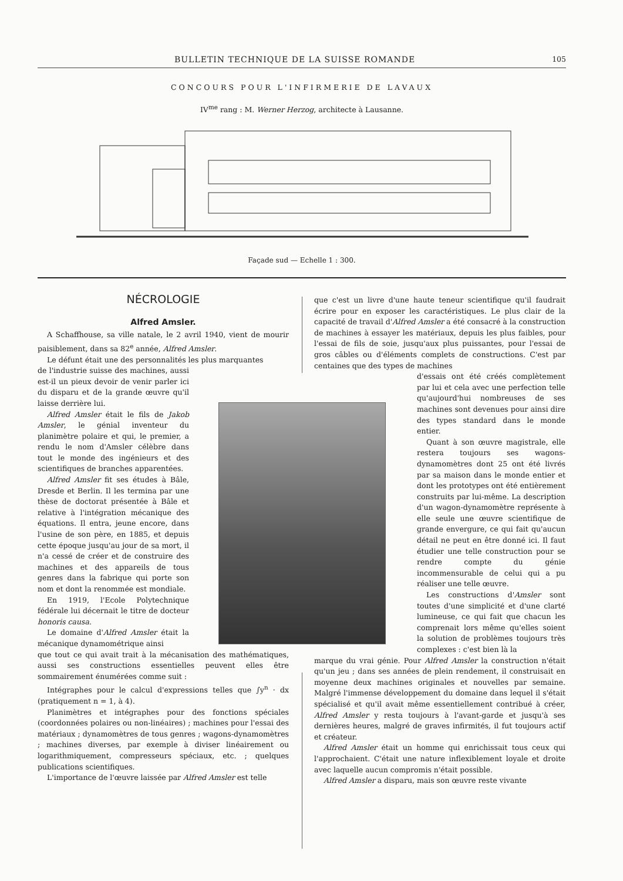BULLETIN TECHNIQUE DE LA SUISSE ROMANDE 105
CONCOURS POUR L'INFIRMERIE DE LAVAUX
IV<sup>me</sup> rang : M. Werner Herzog, architecte à Lausanne.
Façade sud — Echelle 1 : 300.
NÉCROLOGIE
Alfred Amsler.
A Schaffhouse, sa ville natale, le 2 avril 1940, vient de mourir paisiblement, dans sa 82<sup>e</sup> année, Alfred Amsler.
Le défunt était une des personnalités les plus marquantes
de l'industrie suisse des machines, aussi est-il un pieux devoir de venir parler ici du disparu et de la grande œuvre qu'il laisse derrière lui.
Alfred Amsler était le fils de Jakob Amsler, le génial inventeur du planimètre polaire et qui, le premier, a rendu le nom d'Amsler célèbre dans tout le monde des ingénieurs et des scientifiques de branches apparentées.
Alfred Amsler fit ses études à Bâle, Dresde et Berlin. Il les termina par une thèse de doctorat présentée à Bâle et relative à l'intégration mécanique des équations. Il entra, jeune encore, dans l'usine de son père, en 1885, et depuis cette époque jusqu'au jour de sa mort, il n'a cessé de créer et de construire des machines et des appareils de tous genres dans la fabrique qui porte son nom et dont la renommée est mondiale.
En 1919, l'Ecole Polytechnique fédérale lui décernait le titre de docteur honoris causa.
Le domaine d'Alfred Amsler était la mécanique dynamométrique ainsi
que tout ce qui avait trait à la mécanisation des mathématiques, aussi ses constructions essentielles peuvent elles être sommairement énumérées comme suit :
Intégraphes pour le calcul d'expressions telles que ∫y<sup>n</sup> · dx (pratiquement n = 1, à 4).
Planimètres et intégraphes pour des fonctions spéciales (coordonnées polaires ou non-linéaires) ; machines pour l'essai des matériaux ; dynamomètres de tous genres ; wagons-dynamomètres ; machines diverses, par exemple à diviser linéairement ou logarithmiquement, compresseurs spéciaux, etc. ; quelques publications scientifiques.
L'importance de l'œuvre laissée par Alfred Amsler est telle
que c'est un livre d'une haute teneur scientifique qu'il faudrait écrire pour en exposer les caractéristiques. Le plus clair de la capacité de travail d'Alfred Amsler a été consacré à la construction de machines à essayer les matériaux, depuis les plus faibles, pour l'essai de fils de soie, jusqu'aux plus puissantes, pour l'essai de gros câbles ou d'éléments complets de constructions. C'est par centaines que des types de machines
d'essais ont été créés complètement par lui et cela avec une perfection telle qu'aujourd'hui nombreuses de ses machines sont devenues pour ainsi dire des types standard dans le monde entier.
Quant à son œuvre magistrale, elle restera toujours ses wagons-dynamomètres dont 25 ont été livrés par sa maison dans le monde entier et dont les prototypes ont été entièrement construits par lui-même. La description d'un wagon-dynamomètre représente à elle seule une œuvre scientifique de grande envergure, ce qui fait qu'aucun détail ne peut en être donné ici. Il faut étudier une telle construction pour se rendre compte du génie incommensurable de celui qui a pu réaliser une telle œuvre.
Les constructions d'Amsler sont toutes d'une simplicité et d'une clarté lumineuse, ce qui fait que chacun les comprenait lors même qu'elles soient la solution de problèmes toujours très complexes : c'est bien là la
marque du vrai génie. Pour Alfred Amsler la construction n'était qu'un jeu ; dans ses années de plein rendement, il construisait en moyenne deux machines originales et nouvelles par semaine. Malgré l'immense développement du domaine dans lequel il s'était spécialisé et qu'il avait même essentiellement contribué à créer, Alfred Amsler y resta toujours à l'avant-garde et jusqu'à ses dernières heures, malgré de graves infirmités, il fut toujours actif et créateur.
Alfred Amsler était un homme qui enrichissait tous ceux qui l'approchaient. C'était une nature inflexiblement loyale et droite avec laquelle aucun compromis n'était possible.
Alfred Amsler a disparu, mais son œuvre reste vivante